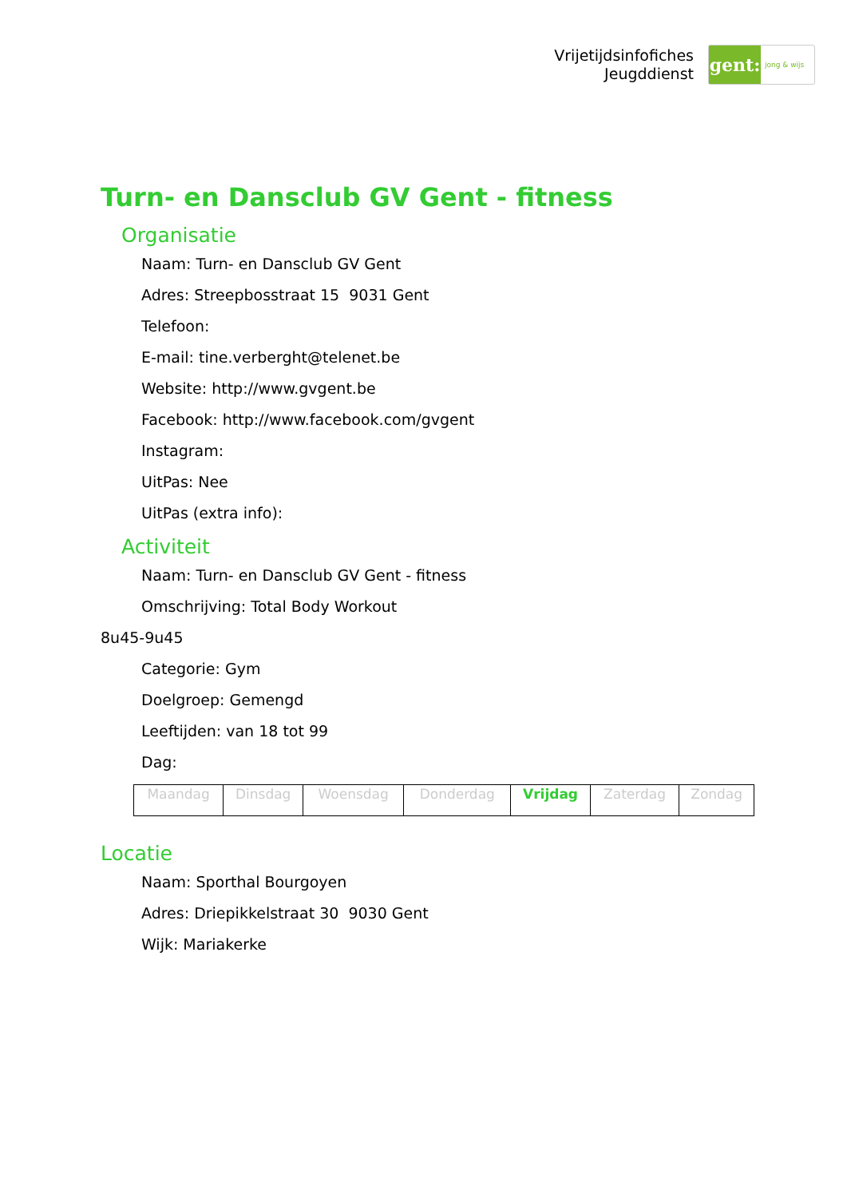Vrijetijdsinfofiches
Jeugddienst
gent:
jong & wijs
Turn- en Dansclub GV Gent - fitness
Organisatie
Naam: Turn- en Dansclub GV Gent
Adres: Streepbosstraat 15 9031 Gent
Telefoon:
E-mail: tine.verberght@telenet.be
Website: http://www.gvgent.be
Facebook: http://www.facebook.com/gvgent
Instagram:
UitPas: Nee
UitPas (extra info):
Activiteit
Naam: Turn- en Dansclub GV Gent - fitness
Omschrijving: Total Body Workout
8u45-9u45
Categorie: Gym
Doelgroep: Gemengd
Leeftijden: van 18 tot 99
Dag:
| Maandag | Dinsdag | Woensdag | Donderdag | Vrijdag | Zaterdag | Zondag |
Locatie
Naam: Sporthal Bourgoyen
Adres: Driepikkelstraat 30 9030 Gent
Wijk: Mariakerke